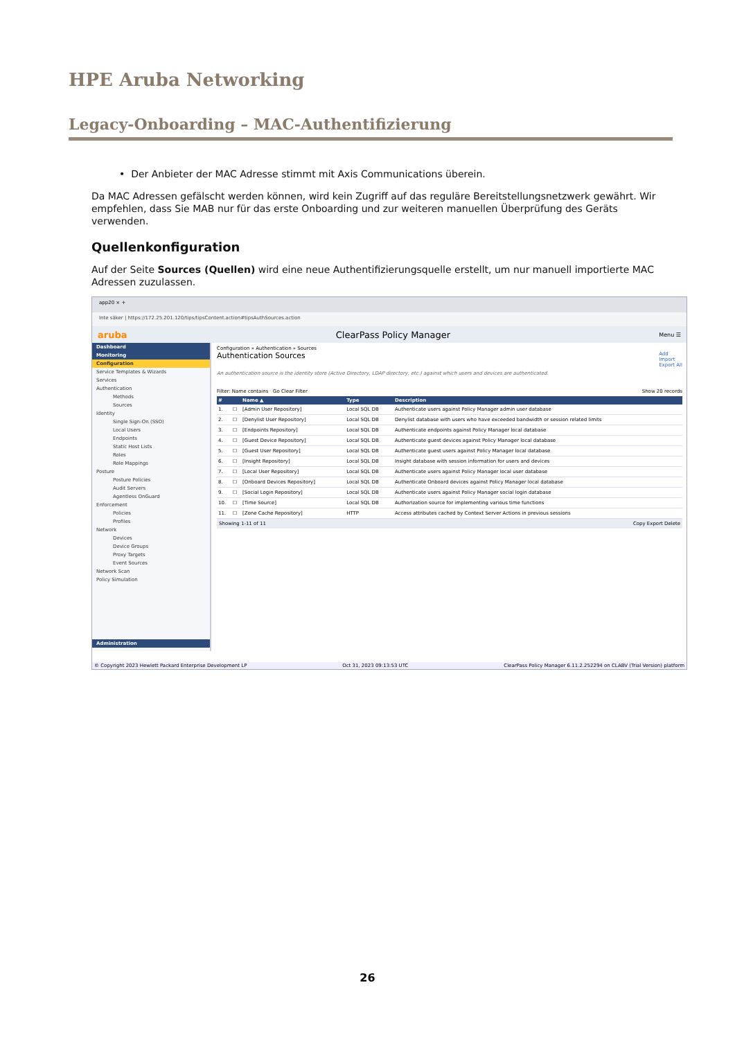HPE Aruba Networking
Legacy-Onboarding – MAC-Authentifizierung
• Der Anbieter der MAC Adresse stimmt mit Axis Communications überein.
Da MAC Adressen gefälscht werden können, wird kein Zugriff auf das reguläre Bereitstellungsnetzwerk gewährt. Wir empfehlen, dass Sie MAB nur für das erste Onboarding und zur weiteren manuellen Überprüfung des Geräts verwenden.
Quellenkonfiguration
Auf der Seite Sources (Quellen) wird eine neue Authentifizierungsquelle erstellt, um nur manuell importierte MAC Adressen zuzulassen.
app20 × +
Inte säker | https://172.25.201.120/tips/tipsContent.action#tipsAuthSources.action
aruba ClearPass Policy Manager Menu ☰
Dashboard
Monitoring
Configuration
Service Templates & Wizards
Services
Authentication
Methods
Sources
Identity
Single Sign-On (SSO)
Local Users
Endpoints
Static Host Lists
Roles
Role Mappings
Posture
Posture Policies
Audit Servers
Agentless OnGuard
Enforcement
Policies
Profiles
Network
Devices
Device Groups
Proxy Targets
Event Sources
Network Scan
Policy Simulation
Administration
Configuration » Authentication » Sources
Authentication Sources Add
Import
Export All
An authentication source is the identity store (Active Directory, LDAP directory, etc.) against which users and devices are authenticated.
Filter: Name contains Go Clear Filter Show 20 records
| # | | Name ▲ | Type | Description |
| --- | --- | --- | --- | --- |
| 1. | ☐ | [Admin User Repository] | Local SQL DB | Authenticate users against Policy Manager admin user database |
| 2. | ☐ | [Denylist User Repository] | Local SQL DB | Denylist database with users who have exceeded bandwidth or session related limits |
| 3. | ☐ | [Endpoints Repository] | Local SQL DB | Authenticate endpoints against Policy Manager local database |
| 4. | ☐ | [Guest Device Repository] | Local SQL DB | Authenticate guest devices against Policy Manager local database |
| 5. | ☐ | [Guest User Repository] | Local SQL DB | Authenticate guest users against Policy Manager local database |
| 6. | ☐ | [Insight Repository] | Local SQL DB | Insight database with session information for users and devices |
| 7. | ☐ | [Local User Repository] | Local SQL DB | Authenticate users against Policy Manager local user database |
| 8. | ☐ | [Onboard Devices Repository] | Local SQL DB | Authenticate Onboard devices against Policy Manager local database |
| 9. | ☐ | [Social Login Repository] | Local SQL DB | Authenticate users against Policy Manager social login database |
| 10. | ☐ | [Time Source] | Local SQL DB | Authorization source for implementing various time functions |
| 11. | ☐ | [Zone Cache Repository] | HTTP | Access attributes cached by Context Server Actions in previous sessions |
Showing 1-11 of 11 Copy Export Delete
© Copyright 2023 Hewlett Packard Enterprise Development LP Oct 31, 2023 09:13:53 UTC ClearPass Policy Manager 6.11.2.252294 on CLABV (Trial Version) platform
26